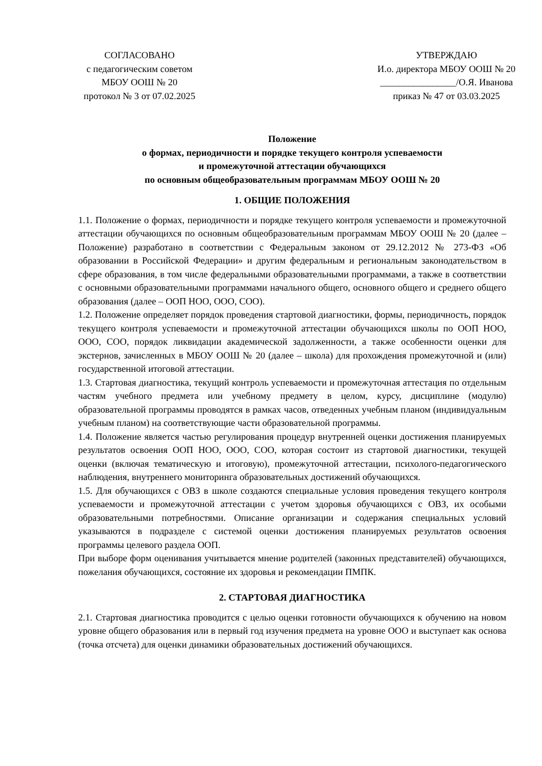СОГЛАСОВАНО
с педагогическим советом
МБОУ ООШ № 20
протокол № 3 от 07.02.2025
УТВЕРЖДАЮ
И.о. директора МБОУ ООШ № 20
________________/О.Я. Иванова
приказ № 47 от 03.03.2025
Положение
о формах, периодичности и порядке текущего контроля успеваемости
и промежуточной аттестации обучающихся
по основным общеобразовательным программам МБОУ ООШ № 20
1. ОБЩИЕ ПОЛОЖЕНИЯ
1.1. Положение о формах, периодичности и порядке текущего контроля успеваемости и промежуточной аттестации обучающихся по основным общеобразовательным программам МБОУ ООШ № 20 (далее – Положение) разработано в соответствии с Федеральным законом от 29.12.2012 № 273-ФЗ «Об образовании в Российской Федерации» и другим федеральным и региональным законодательством в сфере образования, в том числе федеральными образовательными программами, а также в соответствии с основными образовательными программами начального общего, основного общего и среднего общего образования (далее – ООП НОО, ООО, СОО).
1.2. Положение определяет порядок проведения стартовой диагностики, формы, периодичность, порядок текущего контроля успеваемости и промежуточной аттестации обучающихся школы по ООП НОО, ООО, СОО, порядок ликвидации академической задолженности, а также особенности оценки для экстернов, зачисленных в МБОУ ООШ № 20 (далее – школа) для прохождения промежуточной и (или) государственной итоговой аттестации.
1.3. Стартовая диагностика, текущий контроль успеваемости и промежуточная аттестация по отдельным частям учебного предмета или учебному предмету в целом, курсу, дисциплине (модулю) образовательной программы проводятся в рамках часов, отведенных учебным планом (индивидуальным учебным планом) на соответствующие части образовательной программы.
1.4. Положение является частью регулирования процедур внутренней оценки достижения планируемых результатов освоения ООП НОО, ООО, СОО, которая состоит из стартовой диагностики, текущей оценки (включая тематическую и итоговую), промежуточной аттестации, психолого-педагогического наблюдения, внутреннего мониторинга образовательных достижений обучающихся.
1.5. Для обучающихся с ОВЗ в школе создаются специальные условия проведения текущего контроля успеваемости и промежуточной аттестации с учетом здоровья обучающихся с ОВЗ, их особыми образовательными потребностями. Описание организации и содержания специальных условий указываются в подразделе с системой оценки достижения планируемых результатов освоения программы целевого раздела ООП.
При выборе форм оценивания учитывается мнение родителей (законных представителей) обучающихся, пожелания обучающихся, состояние их здоровья и рекомендации ПМПК.
2. СТАРТОВАЯ ДИАГНОСТИКА
2.1. Стартовая диагностика проводится с целью оценки готовности обучающихся к обучению на новом уровне общего образования или в первый год изучения предмета на уровне ООО и выступает как основа (точка отсчета) для оценки динамики образовательных достижений обучающихся.